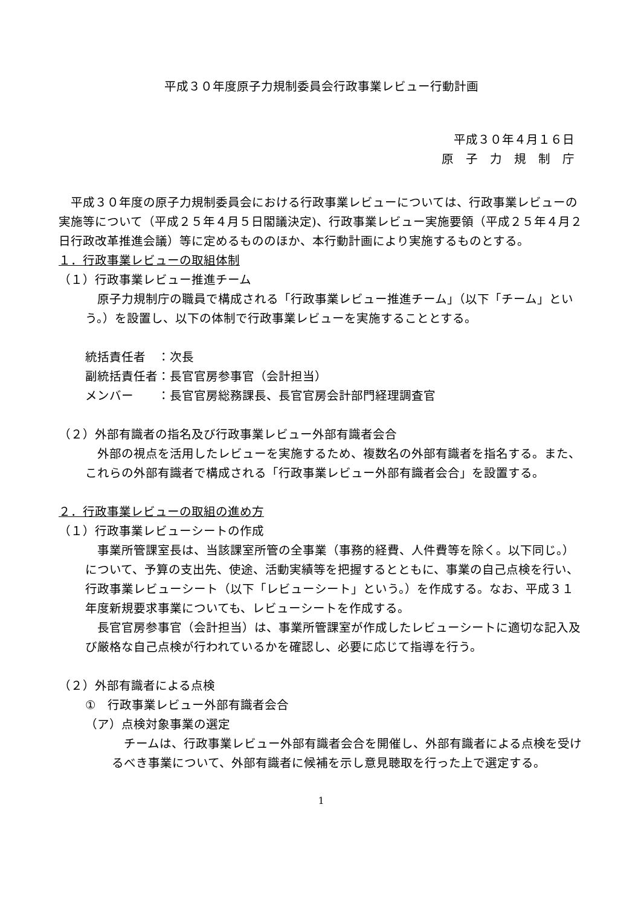平成３０年度原子力規制委員会行政事業レビュー行動計画
平成３０年４月１６日
原　子　力　規　制　庁
平成３０年度の原子力規制委員会における行政事業レビューについては、行政事業レビューの実施等について（平成２５年４月５日閣議決定)、行政事業レビュー実施要領（平成２５年４月２日行政改革推進会議）等に定めるもののほか、本行動計画により実施するものとする。
１．行政事業レビューの取組体制
（１）行政事業レビュー推進チーム
原子力規制庁の職員で構成される「行政事業レビュー推進チーム」（以下「チーム」という。）を設置し、以下の体制で行政事業レビューを実施することとする。
統括責任者　：次長
副統括責任者：長官官房参事官（会計担当）
メンバー　　：長官官房総務課長、長官官房会計部門経理調査官
（２）外部有識者の指名及び行政事業レビュー外部有識者会合
外部の視点を活用したレビューを実施するため、複数名の外部有識者を指名する。また、これらの外部有識者で構成される「行政事業レビュー外部有識者会合」を設置する。
２．行政事業レビューの取組の進め方
（１）行政事業レビューシートの作成
事業所管課室長は、当該課室所管の全事業（事務的経費、人件費等を除く。以下同じ。）について、予算の支出先、使途、活動実績等を把握するとともに、事業の自己点検を行い、行政事業レビューシート（以下「レビューシート」という。）を作成する。なお、平成３１年度新規要求事業についても、レビューシートを作成する。
長官官房参事官（会計担当）は、事業所管課室が作成したレビューシートに適切な記入及び厳格な自己点検が行われているかを確認し、必要に応じて指導を行う。
（２）外部有識者による点検
①　行政事業レビュー外部有識者会合
（ア）点検対象事業の選定
チームは、行政事業レビュー外部有識者会合を開催し、外部有識者による点検を受けるべき事業について、外部有識者に候補を示し意見聴取を行った上で選定する。
1